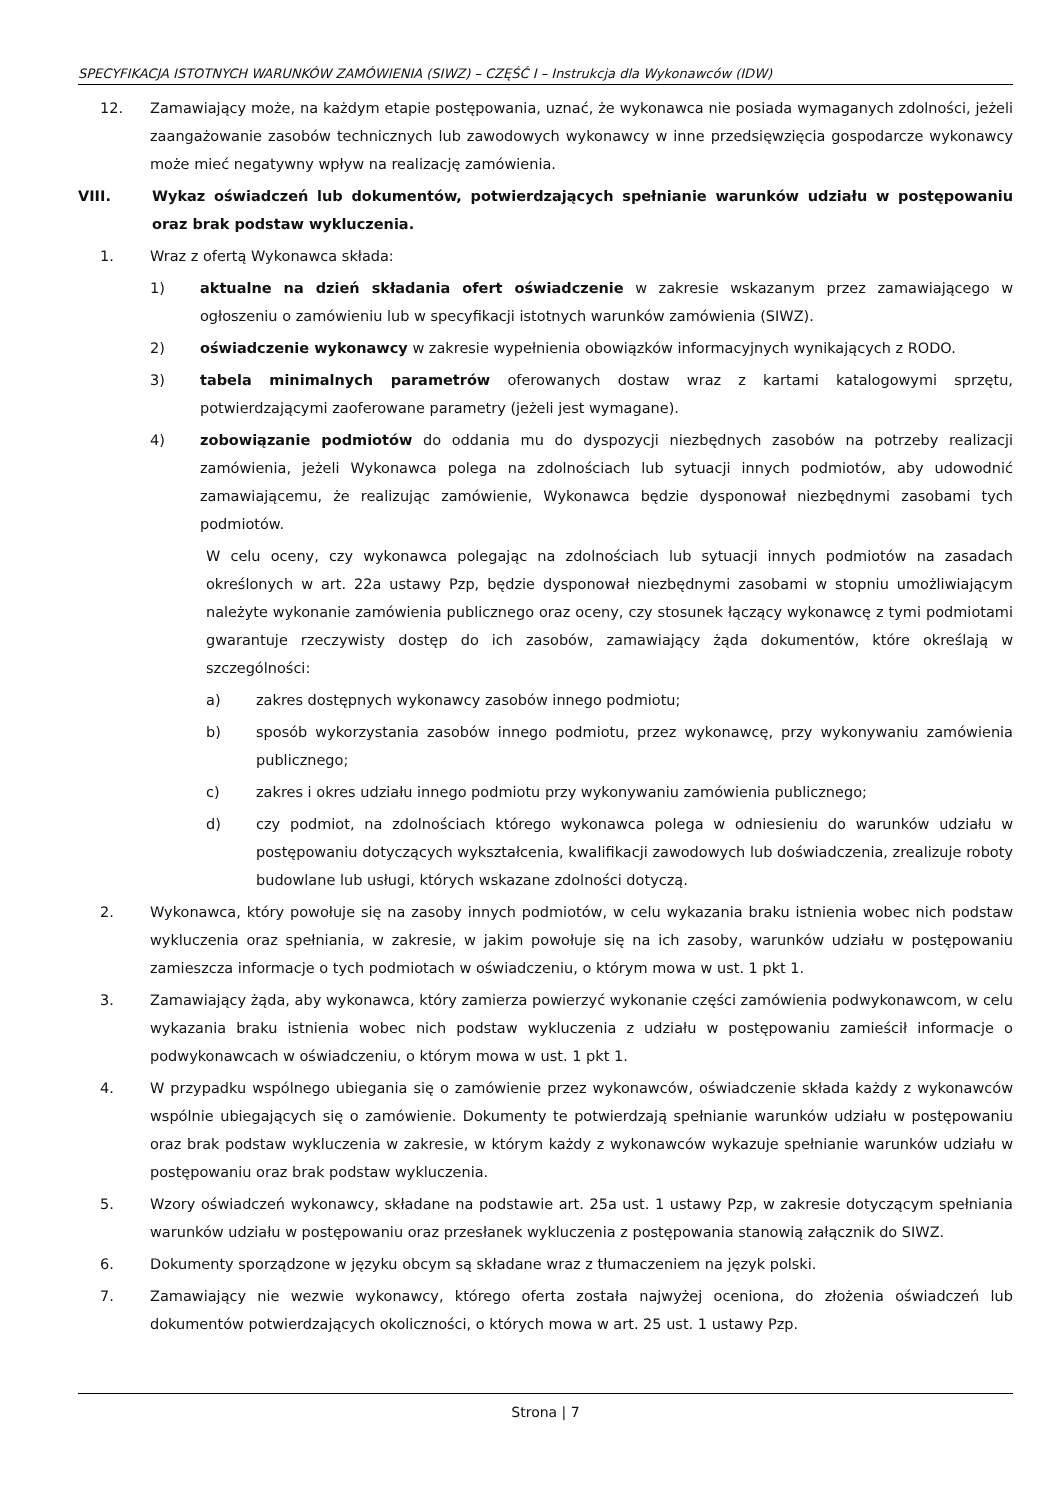SPECYFIKACJA ISTOTNYCH WARUNKÓW ZAMÓWIENIA (SIWZ) – CZĘŚĆ I – Instrukcja dla Wykonawców (IDW)
12. Zamawiający może, na każdym etapie postępowania, uznać, że wykonawca nie posiada wymaganych zdolności, jeżeli zaangażowanie zasobów technicznych lub zawodowych wykonawcy w inne przedsięwzięcia gospodarcze wykonawcy może mieć negatywny wpływ na realizację zamówienia.
VIII. Wykaz oświadczeń lub dokumentów, potwierdzających spełnianie warunków udziału w postępowaniu oraz brak podstaw wykluczenia.
1. Wraz z ofertą Wykonawca składa:
1) aktualne na dzień składania ofert oświadczenie w zakresie wskazanym przez zamawiającego w ogłoszeniu o zamówieniu lub w specyfikacji istotnych warunków zamówienia (SIWZ).
2) oświadczenie wykonawcy w zakresie wypełnienia obowiązków informacyjnych wynikających z RODO.
3) tabela minimalnych parametrów oferowanych dostaw wraz z kartami katalogowymi sprzętu, potwierdzającymi zaoferowane parametry (jeżeli jest wymagane).
4) zobowiązanie podmiotów do oddania mu do dyspozycji niezbędnych zasobów na potrzeby realizacji zamówienia, jeżeli Wykonawca polega na zdolnościach lub sytuacji innych podmiotów, aby udowodnić zamawiającemu, że realizując zamówienie, Wykonawca będzie dysponował niezbędnymi zasobami tych podmiotów.
W celu oceny, czy wykonawca polegając na zdolnościach lub sytuacji innych podmiotów na zasadach określonych w art. 22a ustawy Pzp, będzie dysponował niezbędnymi zasobami w stopniu umożliwiającym należyte wykonanie zamówienia publicznego oraz oceny, czy stosunek łączący wykonawcę z tymi podmiotami gwarantuje rzeczywisty dostęp do ich zasobów, zamawiający żąda dokumentów, które określają w szczególności:
a) zakres dostępnych wykonawcy zasobów innego podmiotu;
b) sposób wykorzystania zasobów innego podmiotu, przez wykonawcę, przy wykonywaniu zamówienia publicznego;
c) zakres i okres udziału innego podmiotu przy wykonywaniu zamówienia publicznego;
d) czy podmiot, na zdolnościach którego wykonawca polega w odniesieniu do warunków udziału w postępowaniu dotyczących wykształcenia, kwalifikacji zawodowych lub doświadczenia, zrealizuje roboty budowlane lub usługi, których wskazane zdolności dotyczą.
2. Wykonawca, który powołuje się na zasoby innych podmiotów, w celu wykazania braku istnienia wobec nich podstaw wykluczenia oraz spełniania, w zakresie, w jakim powołuje się na ich zasoby, warunków udziału w postępowaniu zamieszcza informacje o tych podmiotach w oświadczeniu, o którym mowa w ust. 1 pkt 1.
3. Zamawiający żąda, aby wykonawca, który zamierza powierzyć wykonanie części zamówienia podwykonawcom, w celu wykazania braku istnienia wobec nich podstaw wykluczenia z udziału w postępowaniu zamieścił informacje o podwykonawcach w oświadczeniu, o którym mowa w ust. 1 pkt 1.
4. W przypadku wspólnego ubiegania się o zamówienie przez wykonawców, oświadczenie składa każdy z wykonawców wspólnie ubiegających się o zamówienie. Dokumenty te potwierdzają spełnianie warunków udziału w postępowaniu oraz brak podstaw wykluczenia w zakresie, w którym każdy z wykonawców wykazuje spełnianie warunków udziału w postępowaniu oraz brak podstaw wykluczenia.
5. Wzory oświadczeń wykonawcy, składane na podstawie art. 25a ust. 1 ustawy Pzp, w zakresie dotyczącym spełniania warunków udziału w postępowaniu oraz przesłanek wykluczenia z postępowania stanowią załącznik do SIWZ.
6. Dokumenty sporządzone w języku obcym są składane wraz z tłumaczeniem na język polski.
7. Zamawiający nie wezwie wykonawcy, którego oferta została najwyżej oceniona, do złożenia oświadczeń lub dokumentów potwierdzających okoliczności, o których mowa w art. 25 ust. 1 ustawy Pzp.
Strona | 7